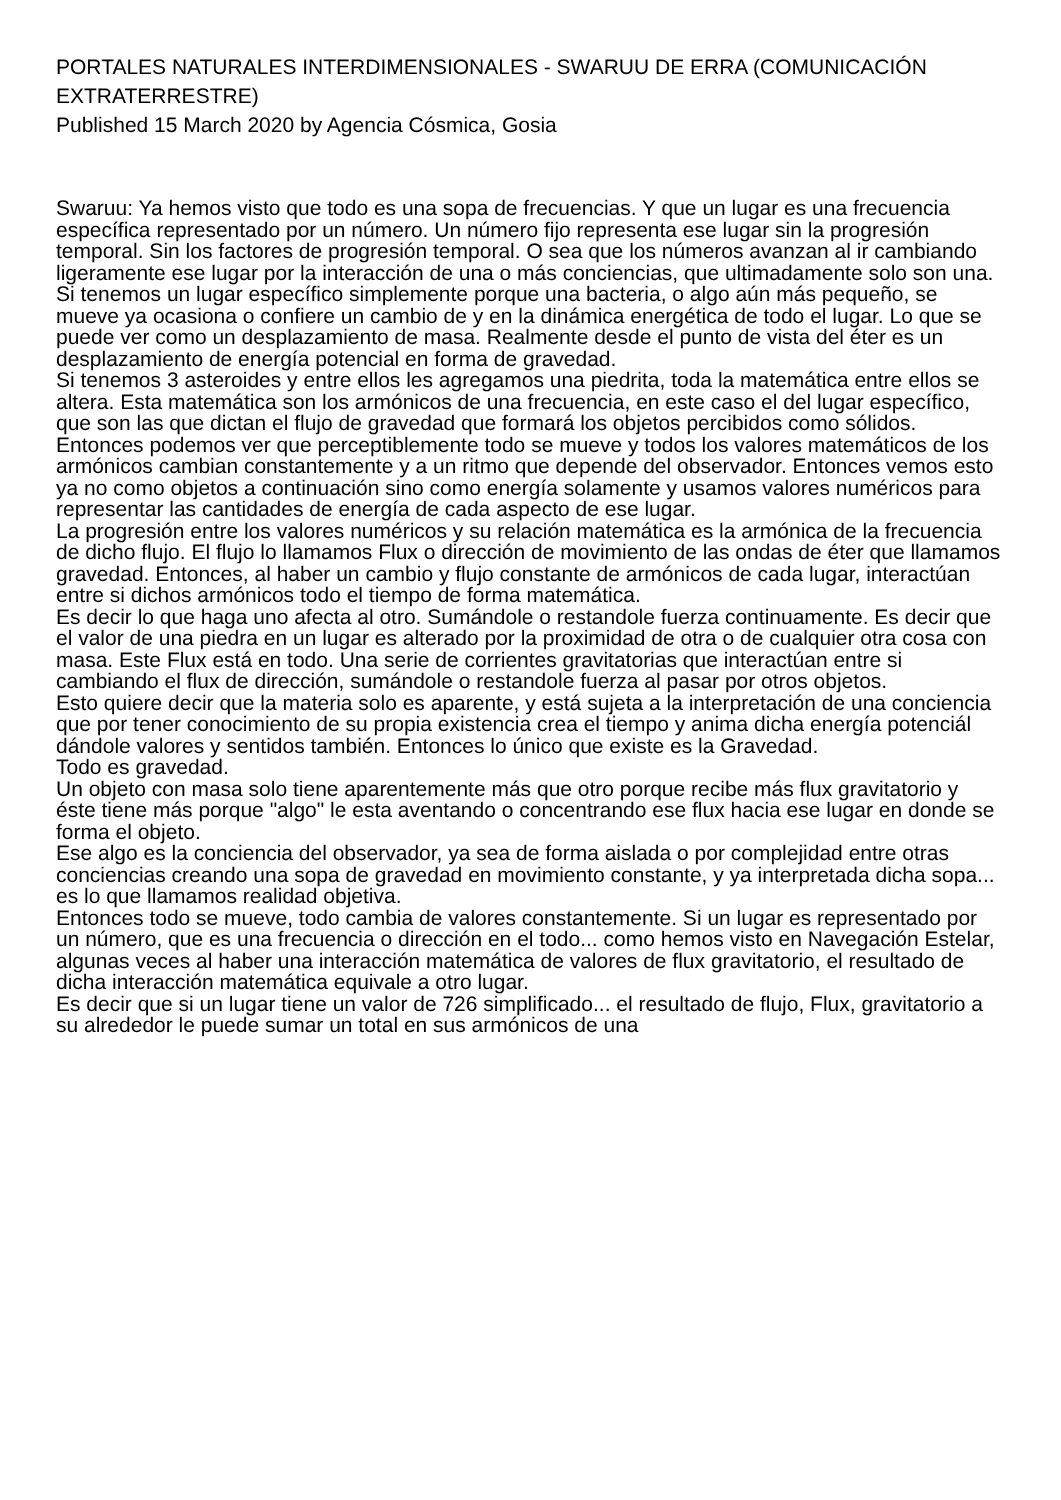PORTALES NATURALES INTERDIMENSIONALES - SWARUU DE ERRA (COMUNICACIÓN EXTRATERRESTRE)
Published 15 March 2020 by Agencia Cósmica, Gosia
Swaruu: Ya hemos visto que todo es una sopa de frecuencias. Y que un lugar es una frecuencia específica representado por un número. Un número fijo representa ese lugar sin la progresión temporal. Sin los factores de progresión temporal. O sea que los números avanzan al ir cambiando ligeramente ese lugar por la interacción de una o más conciencias, que ultimadamente solo son una.
Si tenemos un lugar específico simplemente porque una bacteria, o algo aún más pequeño, se mueve ya ocasiona o confiere un cambio de y en la dinámica energética de todo el lugar. Lo que se puede ver como un desplazamiento de masa. Realmente desde el punto de vista del éter es un desplazamiento de energía potencial en forma de gravedad.
Si tenemos 3 asteroides y entre ellos les agregamos una piedrita, toda la matemática entre ellos se altera. Esta matemática son los armónicos de una frecuencia, en este caso el del lugar específico, que son las que dictan el flujo de gravedad que formará los objetos percibidos como sólidos.
Entonces podemos ver que perceptiblemente todo se mueve y todos los valores matemáticos de los armónicos cambian constantemente y a un ritmo que depende del observador. Entonces vemos esto ya no como objetos a continuación sino como energía solamente y usamos valores numéricos para representar las cantidades de energía de cada aspecto de ese lugar.
La progresión entre los valores numéricos y su relación matemática es la armónica de la frecuencia de dicho flujo. El flujo lo llamamos Flux o dirección de movimiento de las ondas de éter que llamamos gravedad. Entonces, al haber un cambio y flujo constante de armónicos de cada lugar, interactúan entre si dichos armónicos todo el tiempo de forma matemática.
Es decir lo que haga uno afecta al otro. Sumándole o restandole fuerza continuamente. Es decir que el valor de una piedra en un lugar es alterado por la proximidad de otra o de cualquier otra cosa con masa. Este Flux está en todo. Una serie de corrientes gravitatorias que interactúan entre si cambiando el flux de dirección, sumándole o restandole fuerza al pasar por otros objetos.
Esto quiere decir que la materia solo es aparente, y está sujeta a la interpretación de una conciencia que por tener conocimiento de su propia existencia crea el tiempo y anima dicha energía potenciál dándole valores y sentidos también. Entonces lo único que existe es la Gravedad.
Todo es gravedad.
Un objeto con masa solo tiene aparentemente más que otro porque recibe más flux gravitatorio y éste tiene más porque "algo" le esta aventando o concentrando ese flux hacia ese lugar en donde se forma el objeto.
Ese algo es la conciencia del observador, ya sea de forma aislada o por complejidad entre otras conciencias creando una sopa de gravedad en movimiento constante, y ya interpretada dicha sopa... es lo que llamamos realidad objetiva.
Entonces todo se mueve, todo cambia de valores constantemente. Si un lugar es representado por un número, que es una frecuencia o dirección en el todo... como hemos visto en Navegación Estelar, algunas veces al haber una interacción matemática de valores de flux gravitatorio, el resultado de dicha interacción matemática equivale a otro lugar.
Es decir que si un lugar tiene un valor de 726 simplificado... el resultado de flujo, Flux, gravitatorio a su alrededor le puede sumar un total en sus armónicos de una